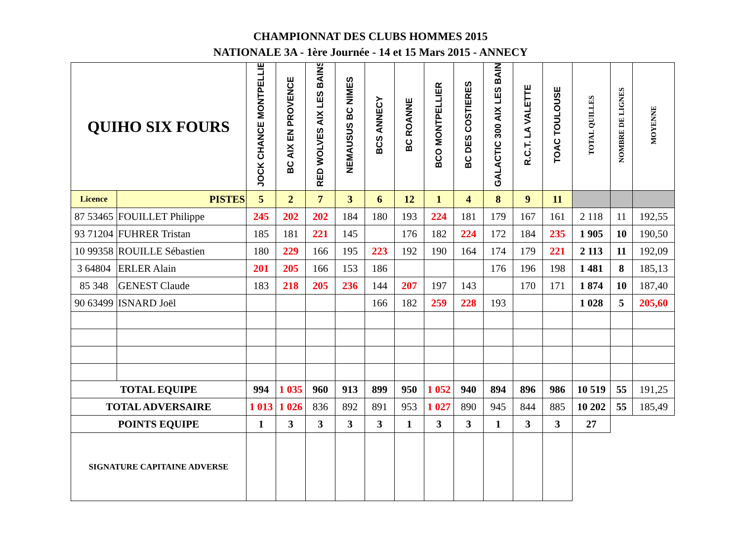CHAMPIONNAT DES CLUBS HOMMES 2015
NATIONALE 3A - 1ère Journée - 14 et 15 Mars 2015 - ANNECY
| QUIHO SIX FOURS | | JOCK CHANCE MONTPELLIER | BC AIX EN PROVENCE | RED WOLVES AIX LES BAINS | NEMAUSUS BC NIMES | BCS ANNECY | BC ROANNE | BCO MONTPELLIER | BC DES COSTIERES | GALACTIC 300 AIX LES BAINS | R.C.T. LA VALETTE | TOAC TOULOUSE | TOTAL QUILLES | NOMBRE DE LIGNES | MOYENNE |
| --- | --- | --- | --- | --- | --- | --- | --- | --- | --- | --- | --- | --- | --- | --- | --- |
| Licence | PISTES | 5 | 2 | 7 | 3 | 6 | 12 | 1 | 4 | 8 | 9 | 11 | | | |
| 87 53465 | FOUILLET Philippe | 245 | 202 | 202 | 184 | 180 | 193 | 224 | 181 | 179 | 167 | 161 | 2 118 | 11 | 192,55 |
| 93 71204 | FUHRER Tristan | 185 | 181 | 221 | 145 | | 176 | 182 | 224 | 172 | 184 | 235 | 1 905 | 10 | 190,50 |
| 10 99358 | ROUILLE Sébastien | 180 | 229 | 166 | 195 | 223 | 192 | 190 | 164 | 174 | 179 | 221 | 2 113 | 11 | 192,09 |
| 3 64804 | ERLER Alain | 201 | 205 | 166 | 153 | 186 | | | | 176 | 196 | 198 | 1 481 | 8 | 185,13 |
| 85 348 | GENEST Claude | 183 | 218 | 205 | 236 | 144 | 207 | 197 | 143 | | 170 | 171 | 1 874 | 10 | 187,40 |
| 90 63499 | ISNARD Joël | | | | | 166 | 182 | 259 | 228 | 193 | | | 1 028 | 5 | 205,60 |
| TOTAL EQUIPE | | 994 | 1 035 | 960 | 913 | 899 | 950 | 1 052 | 940 | 894 | 896 | 986 | 10 519 | 55 | 191,25 |
| TOTAL ADVERSAIRE | | 1 013 | 1 026 | 836 | 892 | 891 | 953 | 1 027 | 890 | 945 | 844 | 885 | 10 202 | 55 | 185,49 |
| POINTS EQUIPE | | 1 | 3 | 3 | 3 | 3 | 1 | 3 | 3 | 1 | 3 | 3 | 27 | | |
| SIGNATURE CAPITAINE ADVERSE | | | | | | | | | | | | | | | |